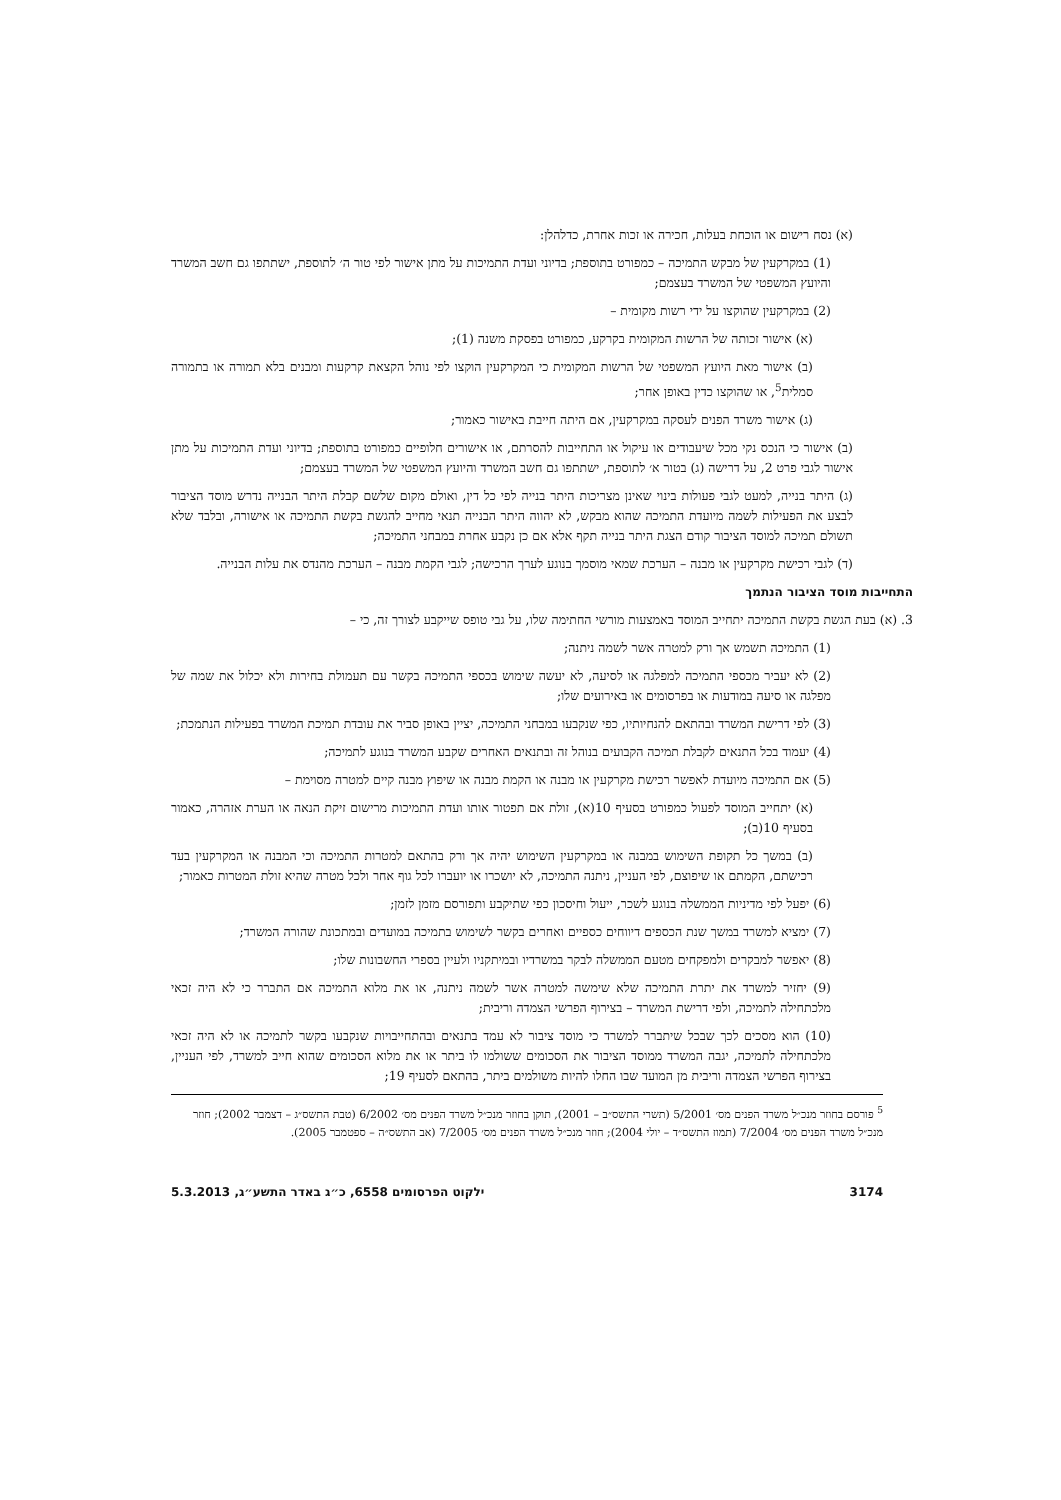(א) נסח רישום או הוכחת בעלות, חכירה או זכות אחרת, כדלהלן:
(1) במקרקעין של מבקש התמיכה – כמפורט בתוספת; בדיוני ועדת התמיכות על מתן אישור לפי טור ה׳ לתוספת, ישתתפו גם חשב המשרד והיועץ המשפטי של המשרד בעצמם;
(2) במקרקעין שהוקצו על ידי רשות מקומית –
(א) אישור זכותה של הרשות המקומית בקרקע, כמפורט בפסקת משנה (1);
(ב) אישור מאת היועץ המשפטי של הרשות המקומית כי המקרקעין הוקצו לפי נוהל הקצאת קרקעות ומבנים בלא תמורה או בתמורה סמלית<sup>5</sup>, או שהוקצו כדין באופן אחר;
(ג) אישור משרד הפנים לעסקה במקרקעין, אם היתה חייבת באישור כאמור;
(ב) אישור כי הנכס נקי מכל שיעבודים או עיקול או התחייבות להסרתם, או אישורים חלופיים כמפורט בתוספת; בדיוני ועדת התמיכות על מתן אישור לגבי פרט 2, על דרישה (ג) בטור א׳ לתוספת, ישתתפו גם חשב המשרד והיועץ המשפטי של המשרד בעצמם;
(ג) היתר בנייה, למעט לגבי פעולות בינוי שאינן מצריכות היתר בנייה לפי כל דין, ואולם מקום שלשם קבלת היתר הבנייה נדרש מוסד הציבור לבצע את הפעילות לשמה מיועדת התמיכה שהוא מבקש, לא יהווה היתר הבנייה תנאי מחייב להגשת בקשת התמיכה או אישורה, ובלבד שלא תשולם תמיכה למוסד הציבור קודם הצגת היתר בנייה תקף אלא אם כן נקבע אחרת במבחני התמיכה;
(ד) לגבי רכישת מקרקעין או מבנה – הערכת שמאי מוסמך בנוגע לערך הרכישה; לגבי הקמת מבנה – הערכת מהנדס את עלות הבנייה.
התחייבות מוסד הציבור הנתמך
3. (א) בעת הגשת בקשת התמיכה יתחייב המוסד באמצעות מורשי החתימה שלו, על גבי טופס שייקבע לצורך זה, כי –
(1) התמיכה תשמש אך ורק למטרה אשר לשמה ניתנה;
(2) לא יעביר מכספי התמיכה למפלגה או לסיעה, לא יעשה שימוש בכספי התמיכה בקשר עם תעמולת בחירות ולא יכלול את שמה של מפלגה או סיעה במודעות או בפרסומים או באירועים שלו;
(3) לפי דרישת המשרד ובהתאם להנחיותיו, כפי שנקבעו במבחני התמיכה, יציין באופן סביר את עובדת תמיכת המשרד בפעילות הנתמכת;
(4) יעמוד בכל התנאים לקבלת תמיכה הקבועים בנוהל זה ובתנאים האחרים שקבע המשרד בנוגע לתמיכה;
(5) אם התמיכה מיועדת לאפשר רכישת מקרקעין או מבנה או הקמת מבנה או שיפוץ מבנה קיים למטרה מסוימת –
(א) יתחייב המוסד לפעול כמפורט בסעיף 10(א), זולת אם תפטור אותו ועדת התמיכות מרישום זיקת הנאה או הערת אזהרה, כאמור בסעיף 10(ב);
(ב) במשך כל תקופת השימוש במבנה או במקרקעין השימוש יהיה אך ורק בהתאם למטרות התמיכה וכי המבנה או המקרקעין בעד רכישתם, הקמתם או שיפוצם, לפי העניין, ניתנה התמיכה, לא יושכרו או יועברו לכל גוף אחר ולכל מטרה שהיא זולת המטרות כאמור;
(6) יפעל לפי מדיניות הממשלה בנוגע לשכר, ייעול וחיסכון כפי שתיקבע ותפורסם מזמן לזמן;
(7) ימציא למשרד במשך שנת הכספים דיווחים כספיים ואחרים בקשר לשימוש בתמיכה במועדים ובמתכונת שהורה המשרד;
(8) יאפשר למבקרים ולמפקחים מטעם הממשלה לבקר במשרדיו ובמיתקניו ולעיין בספרי החשבונות שלו;
(9) יחזיר למשרד את יתרת התמיכה שלא שימשה למטרה אשר לשמה ניתנה, או את מלוא התמיכה אם התברר כי לא היה זכאי מלכתחילה לתמיכה, ולפי דרישת המשרד – בצירוף הפרשי הצמדה וריבית;
(10) הוא מסכים לכך שבכל שיתברר למשרד כי מוסד ציבור לא עמד בתנאים ובהתחייבויות שנקבעו בקשר לתמיכה או לא היה זכאי מלכתחילה לתמיכה, יגבה המשרד ממוסד הציבור את הסכומים ששולמו לו ביתר או את מלוא הסכומים שהוא חייב למשרד, לפי העניין, בצירוף הפרשי הצמדה וריבית מן המועד שבו החלו להיות משולמים ביתר, בהתאם לסעיף 19;
<sup>5</sup> פורסם בחוזר מנכ״ל משרד הפנים מס׳ 5/2001 (תשרי התשס״ב – 2001), תוקן בחוזר מנכ״ל משרד הפנים מס׳ 6/2002 (טבת התשס״ג – דצמבר 2002); חוזר מנכ״ל משרד הפנים מס׳ 7/2004 (תמוז התשס״ד – יולי 2004); חוזר מנכ״ל משרד הפנים מס׳ 7/2005 (אב התשס״ה – ספטמבר 2005).
3174 ילקוט הפרסומים 6558, כ״ג באדר התשע״ג, 5.3.2013